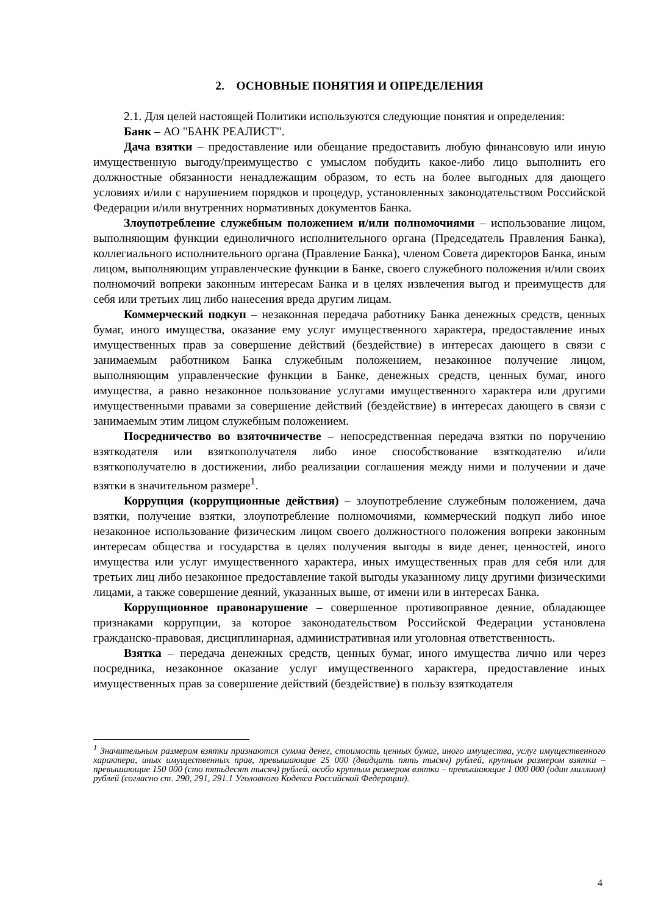2. ОСНОВНЫЕ ПОНЯТИЯ И ОПРЕДЕЛЕНИЯ
2.1. Для целей настоящей Политики используются следующие понятия и определения:
Банк – АО "БАНК РЕАЛИСТ".
Дача взятки – предоставление или обещание предоставить любую финансовую или иную имущественную выгоду/преимущество с умыслом побудить какое-либо лицо выполнить его должностные обязанности ненадлежащим образом, то есть на более выгодных для дающего условиях и/или с нарушением порядков и процедур, установленных законодательством Российской Федерации и/или внутренних нормативных документов Банка.
Злоупотребление служебным положением и/или полномочиями – использование лицом, выполняющим функции единоличного исполнительного органа (Председатель Правления Банка), коллегиального исполнительного органа (Правление Банка), членом Совета директоров Банка, иным лицом, выполняющим управленческие функции в Банке, своего служебного положения и/или своих полномочий вопреки законным интересам Банка и в целях извлечения выгод и преимуществ для себя или третьих лиц либо нанесения вреда другим лицам.
Коммерческий подкуп – незаконная передача работнику Банка денежных средств, ценных бумаг, иного имущества, оказание ему услуг имущественного характера, предоставление иных имущественных прав за совершение действий (бездействие) в интересах дающего в связи с занимаемым работником Банка служебным положением, незаконное получение лицом, выполняющим управленческие функции в Банке, денежных средств, ценных бумаг, иного имущества, а равно незаконное пользование услугами имущественного характера или другими имущественными правами за совершение действий (бездействие) в интересах дающего в связи с занимаемым этим лицом служебным положением.
Посредничество во взяточничестве – непосредственная передача взятки по поручению взяткодателя или взяткополучателя либо иное способствование взяткодателю и/или взяткополучателю в достижении, либо реализации соглашения между ними и получении и даче взятки в значительном размере<sup>1</sup>.
Коррупция (коррупционные действия) – злоупотребление служебным положением, дача взятки, получение взятки, злоупотребление полномочиями, коммерческий подкуп либо иное незаконное использование физическим лицом своего должностного положения вопреки законным интересам общества и государства в целях получения выгоды в виде денег, ценностей, иного имущества или услуг имущественного характера, иных имущественных прав для себя или для третьих лиц либо незаконное предоставление такой выгоды указанному лицу другими физическими лицами, а также совершение деяний, указанных выше, от имени или в интересах Банка.
Коррупционное правонарушение – совершенное противоправное деяние, обладающее признаками коррупции, за которое законодательством Российской Федерации установлена гражданско-правовая, дисциплинарная, административная или уголовная ответственность.
Взятка – передача денежных средств, ценных бумаг, иного имущества лично или через посредника, незаконное оказание услуг имущественного характера, предоставление иных имущественных прав за совершение действий (бездействие) в пользу взяткодателя
<sup>1</sup> Значительным размером взятки признаются сумма денег, стоимость ценных бумаг, иного имущества, услуг имущественного характера, иных имущественных прав, превышающие 25 000 (двадцать пять тысяч) рублей, крупным размером взятки – превышающие 150 000 (сто пятьдесят тысяч) рублей, особо крупным размером взятки – превышающие 1 000 000 (один миллион) рублей (согласно ст. 290, 291, 291.1 Уголовного Кодекса Российской Федерации).
4